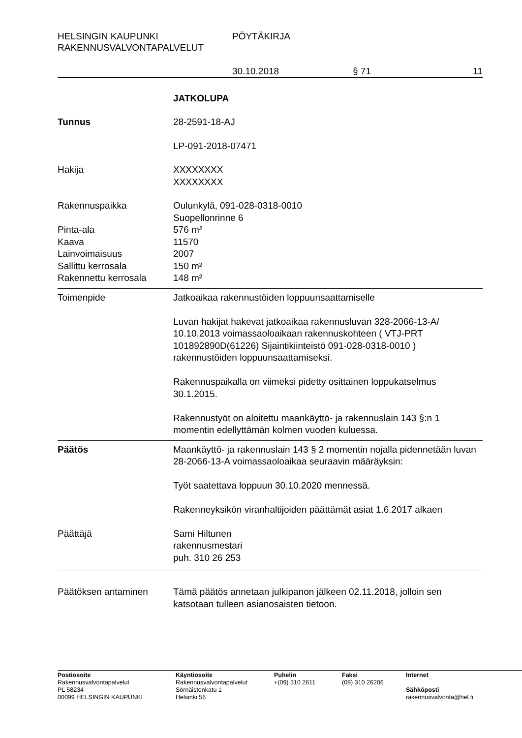HELSINGIN KAUPUNKI PÖYTÄKIRJA
RAKENNUSVALVONTAPALVELUT
30.10.2018 § 71 11
JATKOLUPA
Tunnus 28-2591-18-AJ
LP-091-2018-07471
Hakija XXXXXXXX
XXXXXXXX
Rakennuspaikka Oulunkylä, 091-028-0318-0010
Suopellonrinne 6
Pinta-ala 576 m²
Kaava 11570
Lainvoimaisuus 2007
Sallittu kerrosala 150 m²
Rakennettu kerrosala 148 m²
Toimenpide Jatkoaikaa rakennustöiden loppuunsaattamiselle
Luvan hakijat hakevat jatkoaikaa rakennusluvan 328-2066-13-A/ 10.10.2013 voimassaoloaikaan rakennuskohteen ( VTJ-PRT 101892890D(61226) Sijaintikiinteistö 091-028-0318-0010 ) rakennustöiden loppuunsaattamiseksi.
Rakennuspaikalla on viimeksi pidetty osittainen loppukatselmus 30.1.2015.
Rakennustyöt on aloitettu maankäyttö- ja rakennuslain 143 §:n 1 momentin edellyttämän kolmen vuoden kuluessa.
Päätös Maankäyttö- ja rakennuslain 143 § 2 momentin nojalla pidennetään luvan 28-2066-13-A voimassaoloaikaa seuraavin määräyksin:
Työt saatettava loppuun 30.10.2020 mennessä.
Rakenneyksikön viranhaltijoiden päättämät asiat 1.6.2017 alkaen
Päättäjä Sami Hiltunen
rakennusmestari
puh. 310 26 253
Päätöksen antaminen Tämä päätös annetaan julkipanon jälkeen 02.11.2018, jolloin sen katsotaan tulleen asianosaisten tietoon.
Postiosoite
Rakennusvalvontapalvelut
PL 58234
00099 HELSINGIN KAUPUNKI
Käyntiosoite
Rakennusvalvontapalvelut
Sörnäistenkatu 1
Helsinki 58
Puhelin
+(09) 310 2611
Faksi
(09) 310 26206
Internet
Sähköposti
rakennusvalvonta@hel.fi